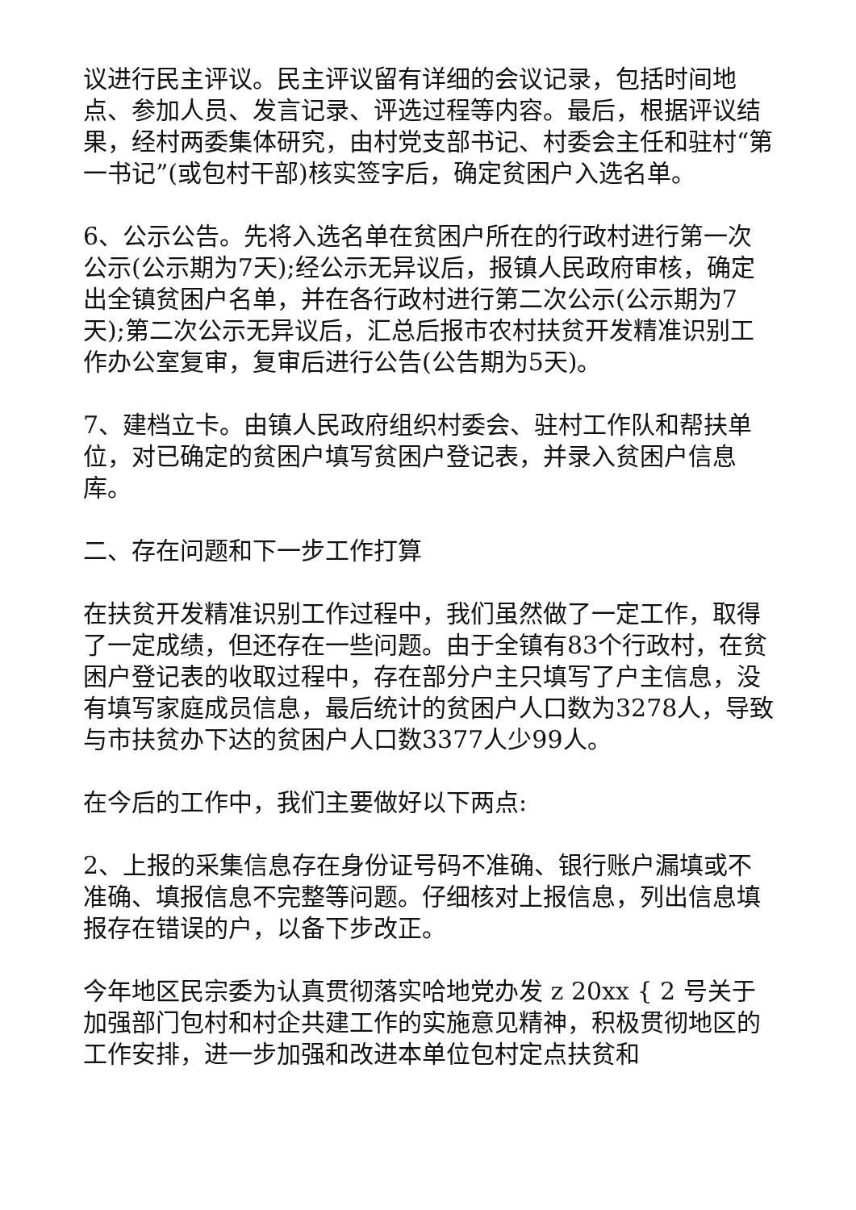议进行民主评议。民主评议留有详细的会议记录，包括时间地点、参加人员、发言记录、评选过程等内容。最后，根据评议结果，经村两委集体研究，由村党支部书记、村委会主任和驻村“第一书记”(或包村干部)核实签字后，确定贫困户入选名单。
6、公示公告。先将入选名单在贫困户所在的行政村进行第一次公示(公示期为7天);经公示无异议后，报镇人民政府审核，确定出全镇贫困户名单，并在各行政村进行第二次公示(公示期为7天);第二次公示无异议后，汇总后报市农村扶贫开发精准识别工作办公室复审，复审后进行公告(公告期为5天)。
7、建档立卡。由镇人民政府组织村委会、驻村工作队和帮扶单位，对已确定的贫困户填写贫困户登记表，并录入贫困户信息库。
二、存在问题和下一步工作打算
在扶贫开发精准识别工作过程中，我们虽然做了一定工作，取得了一定成绩，但还存在一些问题。由于全镇有83个行政村，在贫困户登记表的收取过程中，存在部分户主只填写了户主信息，没有填写家庭成员信息，最后统计的贫困户人口数为3278人，导致与市扶贫办下达的贫困户人口数3377人少99人。
在今后的工作中，我们主要做好以下两点:
2、上报的采集信息存在身份证号码不准确、银行账户漏填或不准确、填报信息不完整等问题。仔细核对上报信息，列出信息填报存在错误的户，以备下步改正。
今年地区民宗委为认真贯彻落实哈地党办发 z 20xx { 2 号关于加强部门包村和村企共建工作的实施意见精神，积极贯彻地区的工作安排，进一步加强和改进本单位包村定点扶贫和